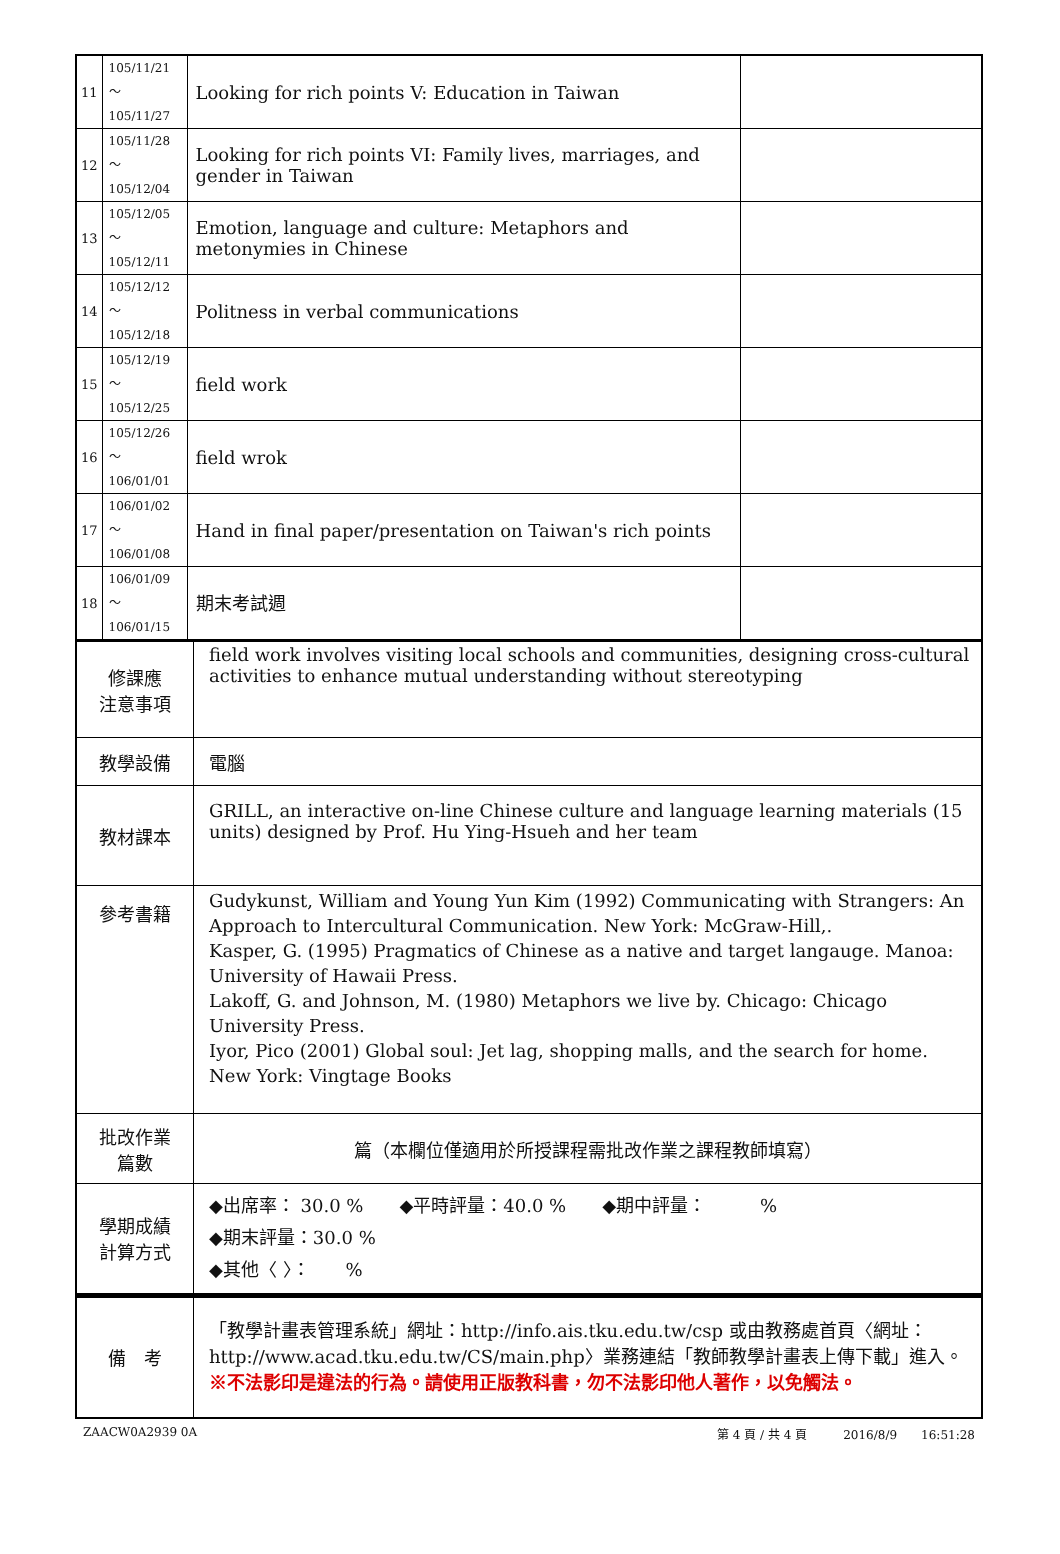| 11 | 105/11/21～ 105/11/27 | Looking for rich points V: Education in Taiwan | |
| 12 | 105/11/28～ 105/12/04 | Looking for rich points VI: Family lives, marriages, and gender in Taiwan | |
| 13 | 105/12/05～ 105/12/11 | Emotion, language and culture: Metaphors and metonymies in Chinese | |
| 14 | 105/12/12～ 105/12/18 | Politness in verbal communications | |
| 15 | 105/12/19～ 105/12/25 | field work | |
| 16 | 105/12/26～ 106/01/01 | field wrok | |
| 17 | 106/01/02～ 106/01/08 | Hand in final paper/presentation on Taiwan's rich points | |
| 18 | 106/01/09～ 106/01/15 | 期末考試週 | |
| 修課應 注意事項 | field work involves visiting local schools and communities, designing cross-cultural activities to enhance mutual understanding without stereotyping |
| 教學設備 | 電腦 |
| 教材課本 | GRILL, an interactive on-line Chinese culture and language learning materials (15 units) designed by Prof. Hu Ying-Hsueh and her team |
| 參考書籍 | Gudykunst, William and Young Yun Kim (1992) Communicating with Strangers: An Approach to Intercultural Communication. New York: McGraw-Hill,. Kasper, G. (1995) Pragmatics of Chinese as a native and target langauge. Manoa: University of Hawaii Press. Lakoff, G. and Johnson, M. (1980) Metaphors we live by. Chicago: Chicago University Press. Iyor, Pico (2001) Global soul: Jet lag, shopping malls, and the search for home. New York: Vingtage Books |
| 批改作業 篇數 | 篇（本欄位僅適用於所授課程需批改作業之課程教師填寫） |
| 學期成績 計算方式 | ◆出席率： 30.0 % ◆平時評量：40.0 % ◆期中評量： % ◆期末評量：30.0 % ◆其他〈 〉： % |
| 備 考 | 「教學計畫表管理系統」網址： http://info.ais.tku.edu.tw/csp 或由教務處首頁〈網址： http://www.acad.tku.edu.tw/CS/main.php 〉業務連結「教師教學計畫表上傳下載」進入。 ※不法影印是違法的行為。請使用正版教科書，勿不法影印他人著作，以免觸法。 |
ZAACW0A2939 0A 第 4 頁 / 共 4 頁　　　2016/8/9　　16:51:28